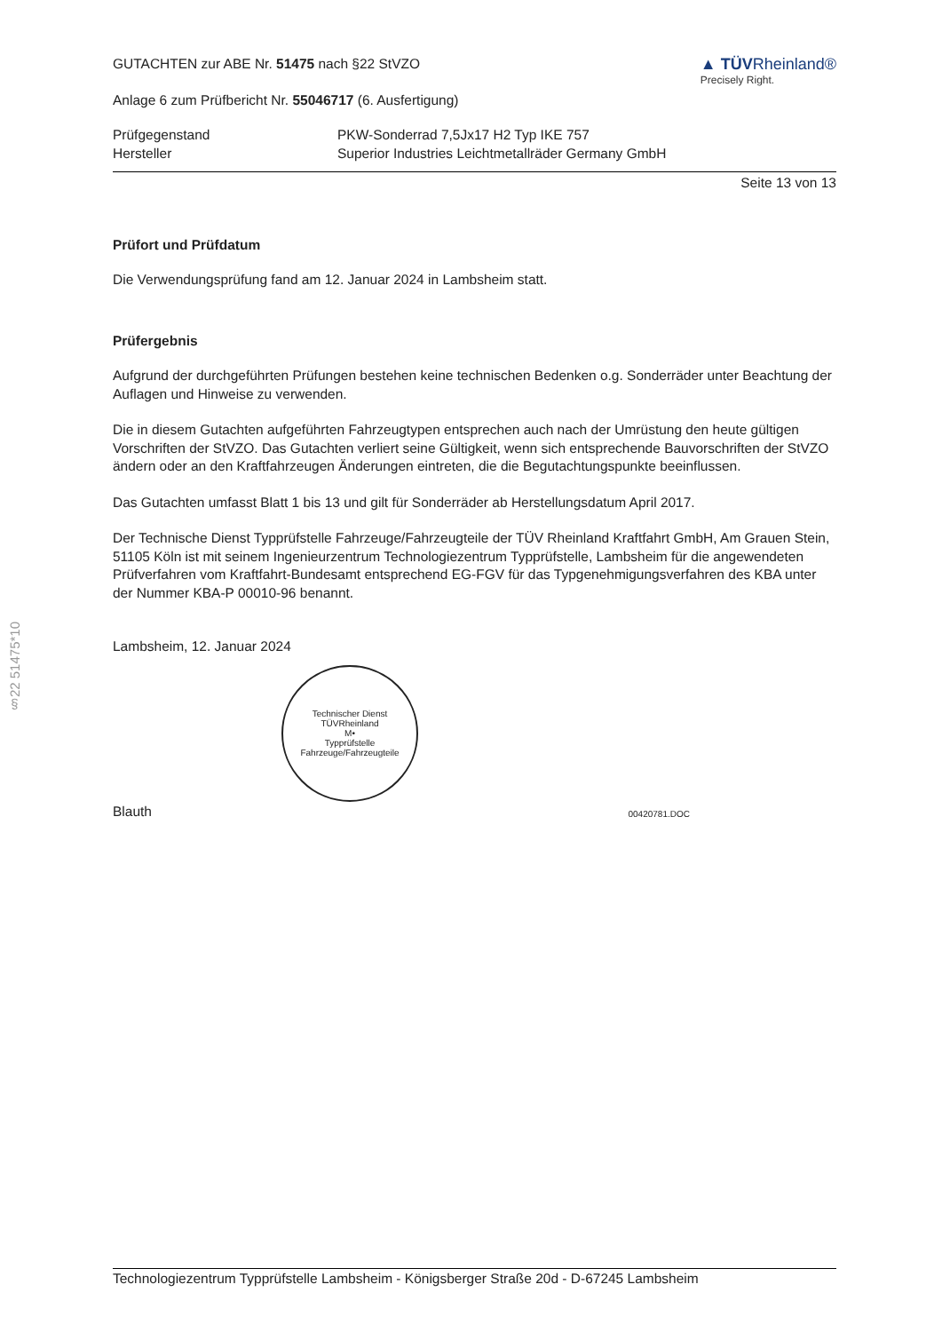§22 51475*10
GUTACHTEN zur ABE Nr. 51475 nach §22 StVZO
Anlage 6 zum Prüfbericht Nr. 55046717 (6. Ausfertigung)
▲ TÜVRheinland®
Precisely Right.
| Prüfgegenstand | PKW-Sonderrad 7,5Jx17 H2 Typ IKE 757 |
| Hersteller | Superior Industries Leichtmetallräder Germany GmbH |
Seite 13 von 13
Prüfort und Prüfdatum
Die Verwendungsprüfung fand am 12. Januar 2024 in Lambsheim statt.
Prüfergebnis
Aufgrund der durchgeführten Prüfungen bestehen keine technischen Bedenken o.g. Sonderräder unter Beachtung der Auflagen und Hinweise zu verwenden.
Die in diesem Gutachten aufgeführten Fahrzeugtypen entsprechen auch nach der Umrüstung den heute gültigen Vorschriften der StVZO. Das Gutachten verliert seine Gültigkeit, wenn sich entsprechende Bauvorschriften der StVZO ändern oder an den Kraftfahrzeugen Änderungen eintreten, die die Begutachtungspunkte beeinflussen.
Das Gutachten umfasst Blatt 1 bis 13 und gilt für Sonderräder ab Herstellungsdatum April 2017.
Der Technische Dienst Typprüfstelle Fahrzeuge/Fahrzeugteile der TÜV Rheinland Kraftfahrt GmbH, Am Grauen Stein, 51105 Köln ist mit seinem Ingenieurzentrum Technologiezentrum Typprüfstelle, Lambsheim für die angewendeten Prüfverfahren vom Kraftfahrt-Bundesamt entsprechend EG-FGV für das Typgenehmigungsverfahren des KBA unter der Nummer KBA-P 00010-96 benannt.
Lambsheim, 12. Januar 2024
Technischer Dienst
TÜVRheinland
M•
Typprüfstelle Fahrzeuge/Fahrzeugteile
Blauth 00420781.DOC
Technologiezentrum Typprüfstelle Lambsheim - Königsberger Straße 20d - D-67245 Lambsheim